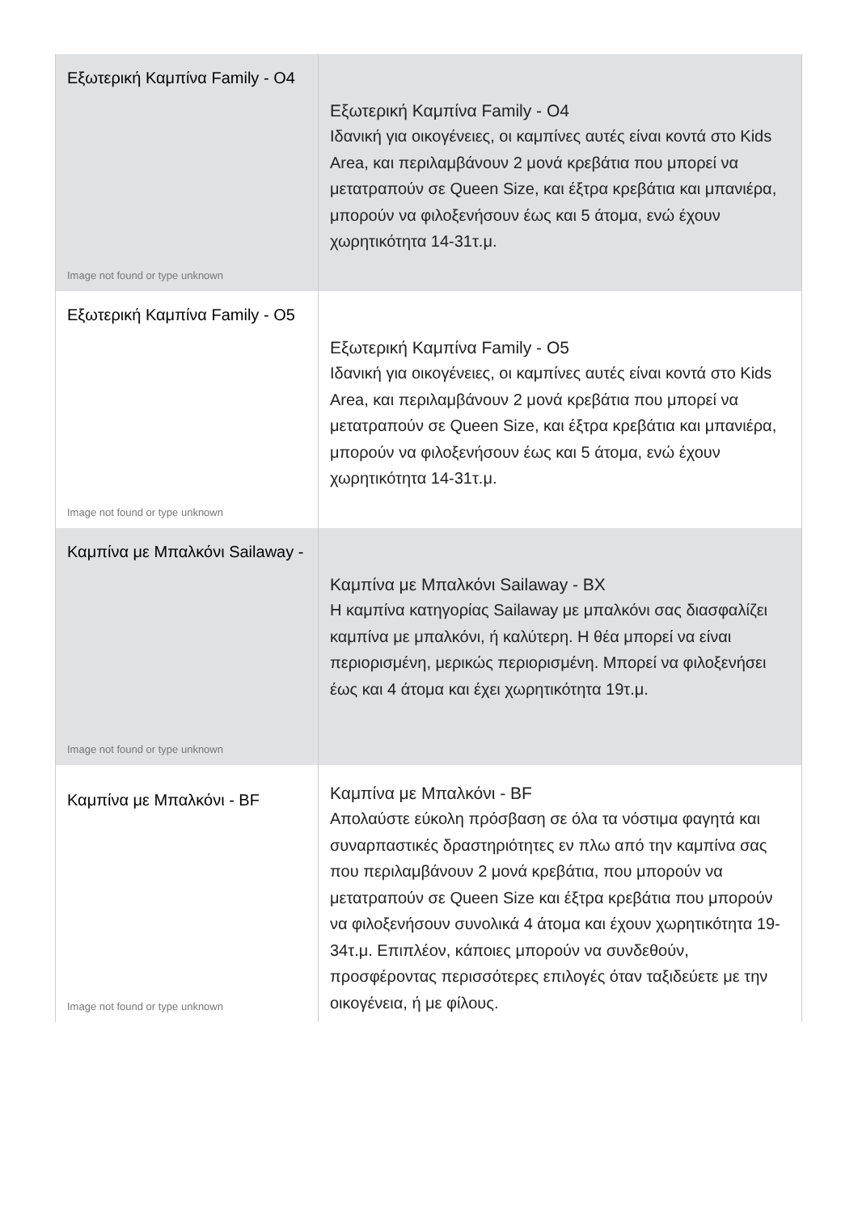| Εξωτερική Καμπίνα Family - O4 Image not found or type unknown | Εξωτερική Καμπίνα Family - O4 Ιδανική για οικογένειες, οι καμπίνες αυτές είναι κοντά στο Kids Area, και περιλαμβάνουν 2 μονά κρεβάτια που μπορεί να μετατραπούν σε Queen Size, και έξτρα κρεβάτια και μπανιέρα, μπορούν να φιλοξενήσουν έως και 5 άτομα, ενώ έχουν χωρητικότητα 14-31τ.μ. |
| Εξωτερική Καμπίνα Family - O5 Image not found or type unknown | Εξωτερική Καμπίνα Family - O5 Ιδανική για οικογένειες, οι καμπίνες αυτές είναι κοντά στο Kids Area, και περιλαμβάνουν 2 μονά κρεβάτια που μπορεί να μετατραπούν σε Queen Size, και έξτρα κρεβάτια και μπανιέρα, μπορούν να φιλοξενήσουν έως και 5 άτομα, ενώ έχουν χωρητικότητα 14-31τ.μ. |
| Καμπίνα με Μπαλκόνι Sailaway - Image not found or type unknown | Καμπίνα με Μπαλκόνι Sailaway - BX Η καμπίνα κατηγορίας Sailaway με μπαλκόνι σας διασφαλίζει καμπίνα με μπαλκόνι, ή καλύτερη. Η θέα μπορεί να είναι περιορισμένη, μερικώς περιορισμένη. Μπορεί να φιλοξενήσει έως και 4 άτομα και έχει χωρητικότητα 19τ.μ. |
| Καμπίνα με Μπαλκόνι - BF Image not found or type unknown | Καμπίνα με Μπαλκόνι - BF Απολαύστε εύκολη πρόσβαση σε όλα τα νόστιμα φαγητά και συναρπαστικές δραστηριότητες εν πλω από την καμπίνα σας που περιλαμβάνουν 2 μονά κρεβάτια, που μπορούν να μετατραπούν σε Queen Size και έξτρα κρεβάτια που μπορούν να φιλοξενήσουν συνολικά 4 άτομα και έχουν χωρητικότητα 19-34τ.μ. Επιπλέον, κάποιες μπορούν να συνδεθούν, προσφέροντας περισσότερες επιλογές όταν ταξιδεύετε με την οικογένεια, ή με φίλους. |